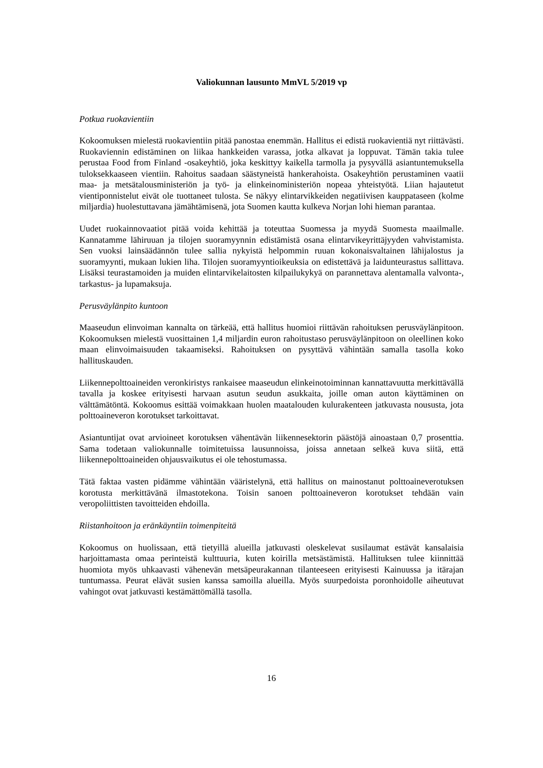Valiokunnan lausunto MmVL 5/2019 vp
Potkua ruokavientiin
Kokoomuksen mielestä ruokavientiin pitää panostaa enemmän. Hallitus ei edistä ruokavientiä nyt riittävästi. Ruokaviennin edistäminen on liikaa hankkeiden varassa, jotka alkavat ja loppuvat. Tämän takia tulee perustaa Food from Finland -osakeyhtiö, joka keskittyy kaikella tarmolla ja pysyvällä asiantuntemuksella tuloksekkaaseen vientiin. Rahoitus saadaan säästyneistä hankerahoista. Osakeyhtiön perustaminen vaatii maa- ja metsätalousministeriön ja työ- ja elinkeinoministeriön nopeaa yhteistyötä. Liian hajautetut vientiponnistelut eivät ole tuottaneet tulosta. Se näkyy elintarvikkeiden negatiivisen kauppataseen (kolme miljardia) huolestuttavana jämähtämisenä, jota Suomen kautta kulkeva Norjan lohi hieman parantaa.
Uudet ruokainnovaatiot pitää voida kehittää ja toteuttaa Suomessa ja myydä Suomesta maailmalle. Kannatamme lähiruuan ja tilojen suoramyynnin edistämistä osana elintarvikeyrittäjyyden vahvistamista. Sen vuoksi lainsäädännön tulee sallia nykyistä helpommin ruuan kokonaisvaltainen lähijalostus ja suoramyynti, mukaan lukien liha. Tilojen suoramyyntioikeuksia on edistettävä ja laidunteurastus sallittava. Lisäksi teurastamoiden ja muiden elintarvikelaitosten kilpailukykyä on parannettava alentamalla valvonta-, tarkastus- ja lupamaksuja.
Perusväylänpito kuntoon
Maaseudun elinvoiman kannalta on tärkeää, että hallitus huomioi riittävän rahoituksen perusväylänpitoon. Kokoomuksen mielestä vuosittainen 1,4 miljardin euron rahoitustaso perusväylänpitoon on oleellinen koko maan elinvoimaisuuden takaamiseksi. Rahoituksen on pysyttävä vähintään samalla tasolla koko hallituskauden.
Liikennepolttoaineiden veronkiristys rankaisee maaseudun elinkeinotoiminnan kannattavuutta merkittävällä tavalla ja koskee erityisesti harvaan asutun seudun asukkaita, joille oman auton käyttäminen on välttämätöntä. Kokoomus esittää voimakkaan huolen maatalouden kulurakenteen jatkuvasta noususta, jota polttoaineveron korotukset tarkoittavat.
Asiantuntijat ovat arvioineet korotuksen vähentävän liikennesektorin päästöjä ainoastaan 0,7 prosenttia. Sama todetaan valiokunnalle toimitetuissa lausunnoissa, joissa annetaan selkeä kuva siitä, että liikennepolttoaineiden ohjausvaikutus ei ole tehostumassa.
Tätä faktaa vasten pidämme vähintään vääristelynä, että hallitus on mainostanut polttoaineverotuksen korotusta merkittävänä ilmastotekona. Toisin sanoen polttoaineveron korotukset tehdään vain veropoliittisten tavoitteiden ehdoilla.
Riistanhoitoon ja eränkäyntiin toimenpiteitä
Kokoomus on huolissaan, että tietyillä alueilla jatkuvasti oleskelevat susilaumat estävät kansalaisia harjoittamasta omaa perinteistä kulttuuria, kuten koirilla metsästämistä. Hallituksen tulee kiinnittää huomiota myös uhkaavasti vähenevän metsäpeurakannan tilanteeseen erityisesti Kainuussa ja itärajan tuntumassa. Peurat elävät susien kanssa samoilla alueilla. Myös suurpedoista poronhoidolle aiheutuvat vahingot ovat jatkuvasti kestämättömällä tasolla.
16